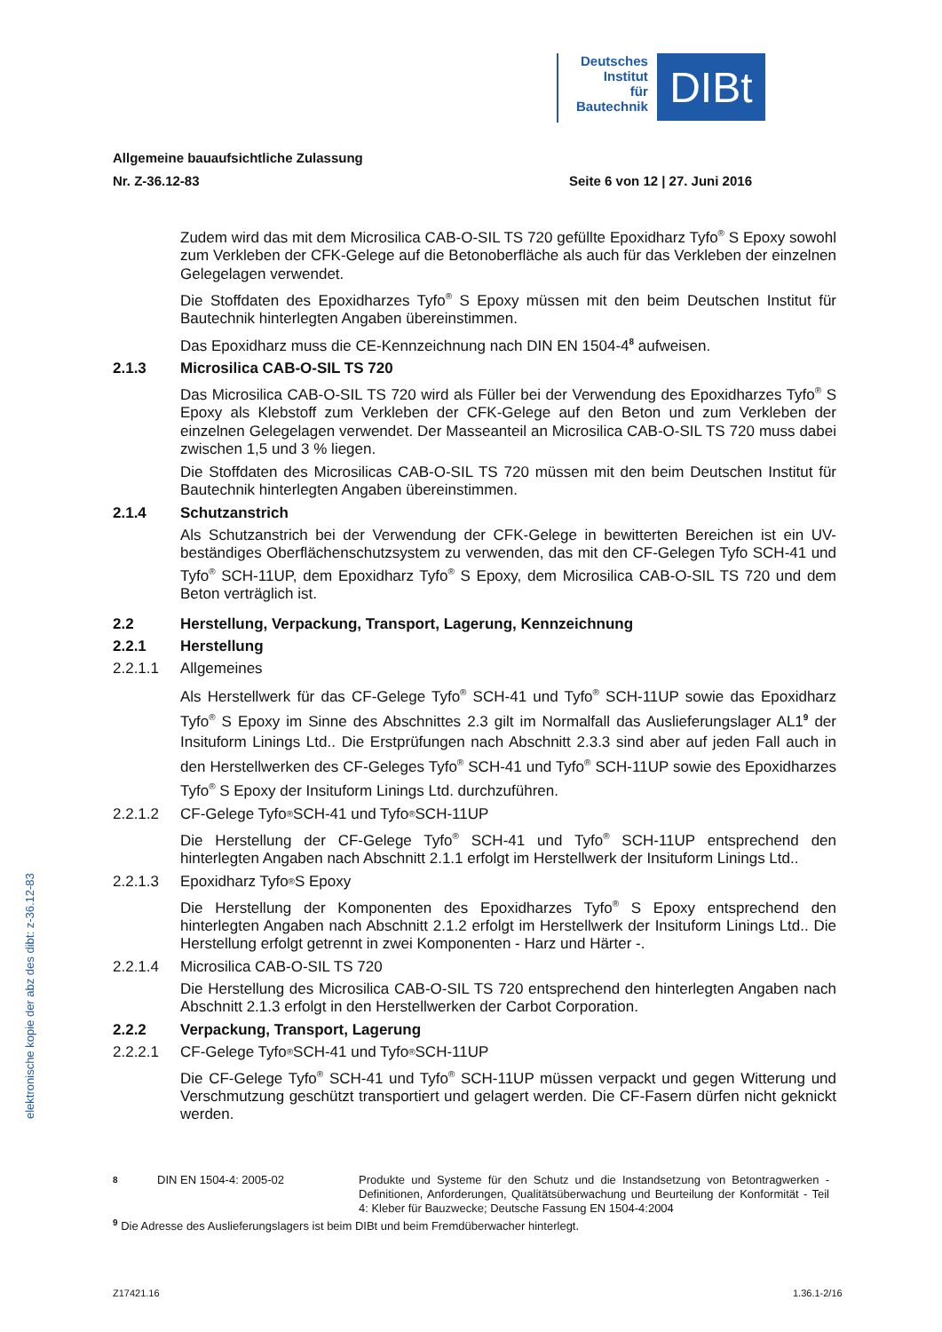Deutsches
Institut
für
Bautechnik
DIBt
Allgemeine bauaufsichtliche Zulassung
Nr. Z-36.12-83 Seite 6 von 12 | 27. Juni 2016
Zudem wird das mit dem Microsilica CAB-O-SIL TS 720 gefüllte Epoxidharz Tyfo<sup>®</sup> S Epoxy sowohl zum Verkleben der CFK-Gelege auf die Betonoberfläche als auch für das Verkleben der einzelnen Gelegelagen verwendet.
Die Stoffdaten des Epoxidharzes Tyfo<sup>®</sup> S Epoxy müssen mit den beim Deutschen Institut für Bautechnik hinterlegten Angaben übereinstimmen.
Das Epoxidharz muss die CE-Kennzeichnung nach DIN EN 1504-4<sup>8</sup> aufweisen.
2.1.3 Microsilica CAB-O-SIL TS 720
Das Microsilica CAB-O-SIL TS 720 wird als Füller bei der Verwendung des Epoxidharzes Tyfo<sup>®</sup> S Epoxy als Klebstoff zum Verkleben der CFK-Gelege auf den Beton und zum Verkleben der einzelnen Gelegelagen verwendet. Der Masseanteil an Microsilica CAB-O-SIL TS 720 muss dabei zwischen 1,5 und 3 % liegen.
Die Stoffdaten des Microsilicas CAB-O-SIL TS 720 müssen mit den beim Deutschen Institut für Bautechnik hinterlegten Angaben übereinstimmen.
2.1.4 Schutzanstrich
Als Schutzanstrich bei der Verwendung der CFK-Gelege in bewitterten Bereichen ist ein UV-beständiges Oberflächenschutzsystem zu verwenden, das mit den CF-Gelegen Tyfo SCH-41 und Tyfo<sup>®</sup> SCH-11UP, dem Epoxidharz Tyfo<sup>®</sup> S Epoxy, dem Microsilica CAB-O-SIL TS 720 und dem Beton verträglich ist.
2.2 Herstellung, Verpackung, Transport, Lagerung, Kennzeichnung
2.2.1 Herstellung
2.2.1.1 Allgemeines
Als Herstellwerk für das CF-Gelege Tyfo<sup>®</sup> SCH-41 und Tyfo<sup>®</sup> SCH-11UP sowie das Epoxidharz Tyfo<sup>®</sup> S Epoxy im Sinne des Abschnittes 2.3 gilt im Normalfall das Auslieferungslager AL1<sup>9</sup> der Insituform Linings Ltd.. Die Erstprüfungen nach Abschnitt 2.3.3 sind aber auf jeden Fall auch in den Herstellwerken des CF-Geleges Tyfo<sup>®</sup> SCH-41 und Tyfo<sup>®</sup> SCH-11UP sowie des Epoxidharzes Tyfo<sup>®</sup> S Epoxy der Insituform Linings Ltd. durchzuführen.
2.2.1.2 CF-Gelege Tyfo<sup>®</sup> SCH-41 und Tyfo<sup>®</sup> SCH-11UP
Die Herstellung der CF-Gelege Tyfo<sup>®</sup> SCH-41 und Tyfo<sup>®</sup> SCH-11UP entsprechend den hinterlegten Angaben nach Abschnitt 2.1.1 erfolgt im Herstellwerk der Insituform Linings Ltd..
2.2.1.3 Epoxidharz Tyfo<sup>®</sup> S Epoxy
Die Herstellung der Komponenten des Epoxidharzes Tyfo<sup>®</sup> S Epoxy entsprechend den hinterlegten Angaben nach Abschnitt 2.1.2 erfolgt im Herstellwerk der Insituform Linings Ltd.. Die Herstellung erfolgt getrennt in zwei Komponenten - Harz und Härter -.
2.2.1.4 Microsilica CAB-O-SIL TS 720
Die Herstellung des Microsilica CAB-O-SIL TS 720 entsprechend den hinterlegten Angaben nach Abschnitt 2.1.3 erfolgt in den Herstellwerken der Carbot Corporation.
2.2.2 Verpackung, Transport, Lagerung
2.2.2.1 CF-Gelege Tyfo<sup>®</sup> SCH-41 und Tyfo<sup>®</sup> SCH-11UP
Die CF-Gelege Tyfo<sup>®</sup> SCH-41 und Tyfo<sup>®</sup> SCH-11UP müssen verpackt und gegen Witterung und Verschmutzung geschützt transportiert und gelagert werden. Die CF-Fasern dürfen nicht geknickt werden.
<sup>8</sup> DIN EN 1504-4: 2005-02 Produkte und Systeme für den Schutz und die Instandsetzung von Betontragwerken - Definitionen, Anforderungen, Qualitätsüberwachung und Beurteilung der Konformität - Teil 4: Kleber für Bauzwecke; Deutsche Fassung EN 1504-4:2004
<sup>9</sup> Die Adresse des Auslieferungslagers ist beim DIBt und beim Fremdüberwacher hinterlegt.
elektronische kopie der abz des dibt: z-36.12-83
Z17421.16 1.36.1-2/16